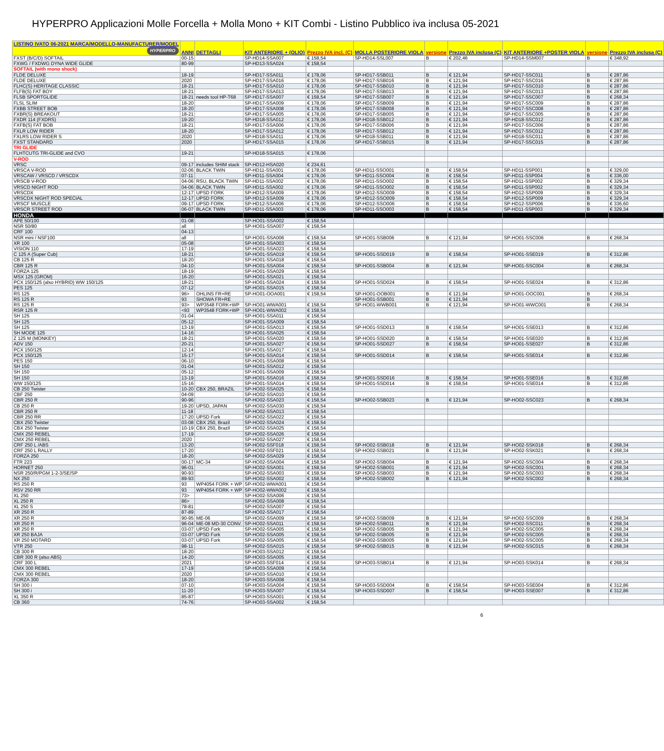HYPERPRO Applicazioni Molle Forcella + Molla Mono + KIT Combi - Listino Pubblico iva inclusa 05-2021
| LISTINO IVATO 06-2021 MARCA/MODELLO-MANUFACTURER/MODEL HYPERPRO | ANNI | DETTAGLI | KIT ANTERIORE + (OLIO) | Prezzo IVA incl. (C) | MOLLA POSTERIORE VIOLA | versione | Prezzo IVA inclusa (C) | KIT ANTERIORE +POSTER VIOLA | versione | Prezzo IVA inclusa (C) |
| --- | --- | --- | --- | --- | --- | --- | --- | --- | --- | --- |
| FXST (B/C/D) SOFTAIL | 00-15 | | SP-HD14-SSA007 | € 158,54 | SP-HD14-SSL007 | B | € 202,46 | SP-HD14-SSM007 | B | € 348,92 |
| FXWG / FXDWG DYNA WIDE GLIDE | 80-99 | | SP-HD13-SSA024 | € 158,54 | | | | | | |
| SOFTAIL (with mono shock) | | | | | | | | | | |
| FLDE DELUXE | 18-19 | | SP-HD17-SSA011 | € 178,06 | SP-HD17-SSB011 | B | € 121,94 | SP-HD17-SSC011 | B | € 287,86 |
| FLDE DELUXE | 2020 | | SP-HD17-SSA016 | € 178,06 | SP-HD17-SSB016 | B | € 121,94 | SP-HD17-SSC016 | B | € 287,86 |
| FLHC(S) HERITAGE CLASSIC | 18-21 | | SP-HD17-SSA010 | € 178,06 | SP-HD17-SSB010 | B | € 121,94 | SP-HD17-SSC010 | B | € 287,86 |
| FLFB(S) FAT BOY | 18-21 | | SP-HD17-SSA013 | € 178,06 | SP-HD17-SSB013 | B | € 121,94 | SP-HD17-SSC013 | B | € 287,86 |
| FLSB SPORTGLIDE | 18-21 | needs tool HP-T68 | SP-HD17-SSA007 | € 158,54 | SP-HD17-SSB007 | B | € 121,94 | SP-HD17-SSC007 | B | € 268,34 |
| FLSL SLIM | 18-20 | | SP-HD17-SSA009 | € 178,06 | SP-HD17-SSB009 | B | € 121,94 | SP-HD17-SSC009 | B | € 287,86 |
| FXBB STREET BOB | 18-20 | | SP-HD17-SSA008 | € 178,06 | SP-HD17-SSB008 | B | € 121,94 | SP-HD17-SSC008 | B | € 287,86 |
| FXBR(S) BREAKOUT | 18-21 | | SP-HD17-SSA005 | € 178,06 | SP-HD17-SSB005 | B | € 121,94 | SP-HD17-SSC005 | B | € 287,86 |
| FXDR 114 (FXDRS) | 19-20 | | SP-HD18-SSA012 | € 178,06 | SP-HD18-SSB012 | B | € 121,94 | SP-HD18-SSC012 | B | € 287,86 |
| FXFB(S) FAT BOB | 18-21 | | SP-HD17-SSA006 | € 178,06 | SP-HD17-SSB006 | B | € 121,94 | SP-HD17-SSC006 | B | € 287,86 |
| FXLR LOW RIDER | 18-20 | | SP-HD17-SSA012 | € 178,06 | SP-HD17-SSB012 | B | € 121,94 | SP-HD17-SSC012 | B | € 287,86 |
| FXLRS LOW RIDER S | 2020 | | SP-HD18-SSA011 | € 178,06 | SP-HD18-SSB011 | B | € 121,94 | SP-HD18-SSC011 | B | € 287,86 |
| FXST STANDARD | 2020 | | SP-HD17-SSA015 | € 178,06 | SP-HD17-SSB015 | B | € 121,94 | SP-HD17-SSC015 | B | € 287,86 |
| TRI GLIDE | | | | | | | | | | |
| FLHTCUTG TRI-GLIDE and CVO | 19-21 | | SP-HD18-SSA015 | € 178,06 | | | | | | |
| V-ROD | | | | | | | | | | |
| VRSC | 09-17 | includes SHIM stack | SP-HD12-HSA020 | € 234,61 | | | | | | |
| VRSCA V-ROD | 02-06 | BLACK TWIN | SP-HD11-SSA001 | € 178,06 | SP-HD11-SSO001 | B | € 158,54 | SP-HD11-SSP001 | B | € 329,00 |
| VRSCAW / VRSCD / VRSCDX | 07-11 | | SP-HD11-SSA004 | € 178,06 | SP-HD11-SSO004 | B | € 158,54 | SP-HD11-SSP004 | B | € 336,00 |
| VRSCB V-ROD | 04-06 | RSU, BLACK TWIN | SP-HD11-SSA002 | € 178,06 | SP-HD11-SSO002 | B | € 158,54 | SP-HD11-SSP002 | B | € 329,34 |
| VRSCD NIGHT ROD | 04-06 | BLACK TWIN | SP-HD11-SSA002 | € 178,06 | SP-HD11-SSO002 | B | € 158,54 | SP-HD11-SSP002 | B | € 329,34 |
| VRSCDX | 12-17 | UPSD FORK | SP-HD12-SSA009 | € 178,06 | SP-HD12-SSO009 | B | € 158,54 | SP-HD12-SSP009 | B | € 329,34 |
| VRSCDX NIGHT ROD SPECIAL | 12-17 | UPSD FORK | SP-HD12-SSA009 | € 178,06 | SP-HD12-SSO009 | B | € 158,54 | SP-HD12-SSP009 | B | € 329,34 |
| VRSCF MUSCLE | 09-17 | UPSD FORK | SP-HD12-SSA006 | € 178,06 | SP-HD12-SSO006 | B | € 158,54 | SP-HD12-SSP006 | B | € 336,60 |
| VRSCR STREET ROD | 06-07 | BLACK TWIN | SP-HD11-SSA003 | € 178,06 | SP-HD11-SSO003 | B | € 158,54 | SP-HD11-SSP003 | B | € 329,34 |
| HONDA | | | | | | | | | | |
| APE 50/100 | 01-08 | | SP-HO01-SSA002 | € 158,54 | | | | | | |
| NSR 50/80 | all | | SP-HO01-SSA007 | € 158,54 | | | | | | |
| CRF 100 | 04-13 | | | | | | | | | |
| NSR mini / NSF100 | all | | SP-HO01-SSA006 | € 158,54 | SP-HO01-SSB006 | B | € 121,94 | SP-HO01-SSC006 | B | € 268,34 |
| XR 100 | 05-08 | | SP-HO01-SSA003 | € 158,54 | | | | | | |
| VISION 110 | 17-19 | | SP-HO01-SSA023 | € 158,54 | | | | | | |
| C 125 A (Super Cub) | 18-21 | | SP-HO01-SSA019 | € 158,54 | SP-HO01-SSD019 | B | € 158,54 | SP-HO01-SSE019 | B | € 312,86 |
| CB 125 R | 18-20 | | SP-HO01-SSA018 | € 158,54 | | | | | | |
| CBR 125 R | 04-10 | | SP-HO01-SSA004 | € 158,54 | SP-HO01-SSB004 | B | € 121,94 | SP-HO01-SSC004 | B | € 268,34 |
| FORZA 125 | 18-19 | | SP-HO01-SSA029 | € 158,54 | | | | | | |
| MSX 125 (GROM) | 16-20 | | SP-HO01-SSA021 | € 158,54 | | | | | | |
| PCX 150/125 (also HYBRID) WW 150/125 | 18-21 | | SP-HO01-SSA024 | € 158,54 | SP-HO01-SSD024 | B | € 158,54 | SP-HO01-SSE024 | B | € 312,86 |
| PES 125 | 07-12 | | SP-HO01-SSA015 | € 158,54 | | | | | | |
| RS 125 | 96> | OHLINS FR+RE | SP-HO01-OOA001 | € 158,54 | SP-HO01-OOB001 | B | € 121,94 | SP-HO01-OOC001 | B | € 268,34 |
| RS 125 R | 93 | SHOWA FR+RE | | | SP-HO01-SSB001 | B | € 121,94 | | B | |
| RS 125 R | 93> | WP3548 FORK+WP | SP-HO01-WWA001 | € 158,54 | SP-HO01-WWB001 | B | € 121,94 | SP-HO01-WWC001 | B | € 268,34 |
| RSR 125 R | <93 | WP3548 FORK+WP | SP-HO01-WWA002 | € 158,54 | | | | | | |
| SH 125 | 01-04 | | SP-HO01-SSA011 | € 158,54 | | | | | | |
| SH 125 | 05-12 | | SP-HO01-SSA009 | € 158,54 | | | | | | |
| SH 125 | 13-19 | | SP-HO01-SSA013 | € 158,54 | SP-HO01-SSD013 | B | € 158,54 | SP-HO01-SSE013 | B | € 312,86 |
| SH MODE 125 | 14-16 | | SP-HO01-SSA025 | € 158,54 | | | | | | |
| Z 125 M (MONKEY) | 18-21 | | SP-HO01-SSA020 | € 158,54 | SP-HO01-SSD020 | B | € 158,54 | SP-HO01-SSE020 | B | € 312,86 |
| ADV 150 | 20-21 | | SP-HO01-SSA027 | € 158,54 | SP-HO01-SSD027 | B | € 158,54 | SP-HO01-SSE027 | B | € 312,86 |
| PCX 150/125 | 12-14 | | SP-HO01-SSA017 | € 158,54 | | | | | | |
| PCX 150/125 | 15-17 | | SP-HO01-SSA014 | € 158,54 | SP-HO01-SSD014 | B | € 158,54 | SP-HO01-SSE014 | B | € 312,86 |
| PES 150 | 06-10 | | SP-HO01-SSA008 | € 158,54 | | | | | | |
| SH 150 | 01-04 | | SP-HO01-SSA012 | € 158,54 | | | | | | |
| SH 150 | 05-12 | | SP-HO01-SSA009 | € 158,54 | | | | | | |
| SH 150 | 13-19 | | SP-HO01-SSA016 | € 158,54 | SP-HO01-SSD016 | B | € 158,54 | SP-HO01-SSE016 | B | € 312,86 |
| WW 150/125 | 15-16 | | SP-HO01-SSA014 | € 158,54 | SP-HO01-SSD014 | B | € 158,54 | SP-HO01-SSE014 | B | € 312,86 |
| CB 250 Twister | 10-20 | CBX 250, BRAZIL | SP-HO02-SSA025 | € 158,54 | | | | | | |
| CBF 250 | 04-09 | | SP-HO02-SSA010 | € 158,54 | | | | | | |
| CBR 250 R | 90-96 | | SP-HO02-SSA023 | € 158,54 | SP-HO02-SSB023 | B | € 121,94 | SP-HO02-SSC023 | B | € 268,34 |
| CB 250 R | 19-20 | UPSD, JAPAN | SP-HO02-SSA030 | € 158,54 | | | | | | |
| CBR 250 R | 11-18 | | SP-HO02-SSA013 | € 158,54 | | | | | | |
| CBR 250 RR | 17-20 | UPSD Fork | SP-HO02-SSA022 | € 158,54 | | | | | | |
| CBX 250 Twister | 03-08 | CBX 250, Brazil | SP-HO02-SSA024 | € 158,54 | | | | | | |
| CBX 250 Twister | 10-19 | CBX 250, Brazil | SP-HO02-SSA025 | € 158,54 | | | | | | |
| CMX 250 REBEL | 17-19 | | SP-HO02-SSA026 | € 158,54 | | | | | | |
| CMX 250 REBEL | 2020 | | SP-HO02-SSA027 | € 158,54 | | | | | | |
| CRF 250 L /ABS | 13-20 | | SP-HO02-SSF018 | € 158,54 | SP-HO02-SSB018 | B | € 121,94 | SP-HO02-SSK018 | B | € 268,34 |
| CRF 250 L RALLY | 17-20 | | SP-HO02-SSF021 | € 158,54 | SP-HO02-SSB021 | B | € 121,94 | SP-HO02-SSK021 | B | € 268,34 |
| FORZA 250 | 18-20 | | SP-HO02-SSA029 | € 158,54 | | | | | | |
| FTR 223 | 00-17 | MC-34 | SP-HO02-SSA004 | € 158,54 | SP-HO02-SSB004 | B | € 121,94 | SP-HO02-SSC004 | B | € 268,34 |
| HORNET 250 | 96-01 | | SP-HO02-SSA001 | € 158,54 | SP-HO02-SSB001 | B | € 121,94 | SP-HO02-SSC001 | B | € 268,34 |
| NSR 250/R/PGM 1-2-3/SE/SP | 90-93 | | SP-HO02-SSA003 | € 158,54 | SP-HO02-SSB003 | B | € 121,94 | SP-HO02-SSC003 | B | € 268,34 |
| NX 250 | 89-93 | | SP-HO02-SSA002 | € 158,54 | SP-HO02-SSB002 | B | € 121,94 | SP-HO02-SSC002 | B | € 268,34 |
| RS 250 R | 93 | WP4054 FORK + WP | SP-HO02-WWA001 | € 158,54 | | | | | | |
| RSV 250 RR | 93 | WP4054 FORK + WP | SP-HO02-WWA002 | € 158,54 | | | | | | |
| XL 250 | 73> | | SP-HO02-SSA006 | € 158,54 | | | | | | |
| XL 250 R | 86> | | SP-HO02-SSA008 | € 158,54 | | | | | | |
| XL 250 S | 78-81 | | SP-HO02-SSA007 | € 158,54 | | | | | | |
| XR 250 R | 87-89 | | SP-HO02-SSA017 | € 158,54 | | | | | | |
| XR 250 R | 90-95 | ME-06 | SP-HO02-SSA009 | € 158,54 | SP-HO02-SSB009 | B | € 121,94 | SP-HO02-SSC009 | B | € 268,34 |
| XR 250 R | 96-04 | ME-08 MD-30 CONV. | SP-HO02-SSA011 | € 158,54 | SP-HO02-SSB011 | B | € 121,94 | SP-HO02-SSC011 | B | € 268,34 |
| XR 250 R | 03-07 | UPSD Fork | SP-HO02-SSA005 | € 158,54 | SP-HO02-SSB005 | B | € 121,94 | SP-HO02-SSC005 | B | € 268,34 |
| XR 250 BAJA | 03-07 | UPSD Fork | SP-HO02-SSA005 | € 158,54 | SP-HO02-SSB005 | B | € 121,94 | SP-HO02-SSC005 | B | € 268,34 |
| XR 250 MOTARD | 03-07 | UPSD Fork | SP-HO02-SSA005 | € 158,54 | SP-HO02-SSB005 | B | € 121,94 | SP-HO02-SSC005 | B | € 268,34 |
| VTR 250 | 98-11 | | SP-HO02-SSA015 | € 158,54 | SP-HO02-SSB015 | B | € 121,94 | SP-HO02-SSC015 | B | € 268,34 |
| CB 300 R | 18-20 | | SP-HO03-SSA012 | € 158,54 | | | | | | |
| CBR 300 R (also ABS) | 14-20 | | SP-HO03-SSA005 | € 158,54 | | | | | | |
| CRF 300 L | 2021 | | SP-HO03-SSF014 | € 158,54 | SP-HO03-SSB014 | B | € 121,94 | SP-HO03-SSK014 | B | € 268,34 |
| CMX 300 REBEL | 17-19 | | SP-HO03-SSA009 | € 158,54 | | | | | | |
| CMX 300 REBEL | 2020 | | SP-HO03-SSA010 | € 158,54 | | | | | | |
| FORZA 300 | 18-20 | | SP-HO03-SSA008 | € 158,54 | | | | | | |
| SH 300 i | 07-10 | | SP-HO03-SSA004 | € 158,54 | SP-HO03-SSD004 | B | € 158,54 | SP-HO03-SSE004 | B | € 312,86 |
| SH 300 i | 11-20 | | SP-HO03-SSA007 | € 158,54 | SP-HO03-SSD007 | B | € 158,54 | SP-HO03-SSE007 | B | € 312,86 |
| XL 350 R | 85-87 | | SP-HO03-SSA001 | € 158,54 | | | | | | |
| CB 360 | 74-76 | | SP-HO03-SSA002 | € 158,54 | | | | | | |
6